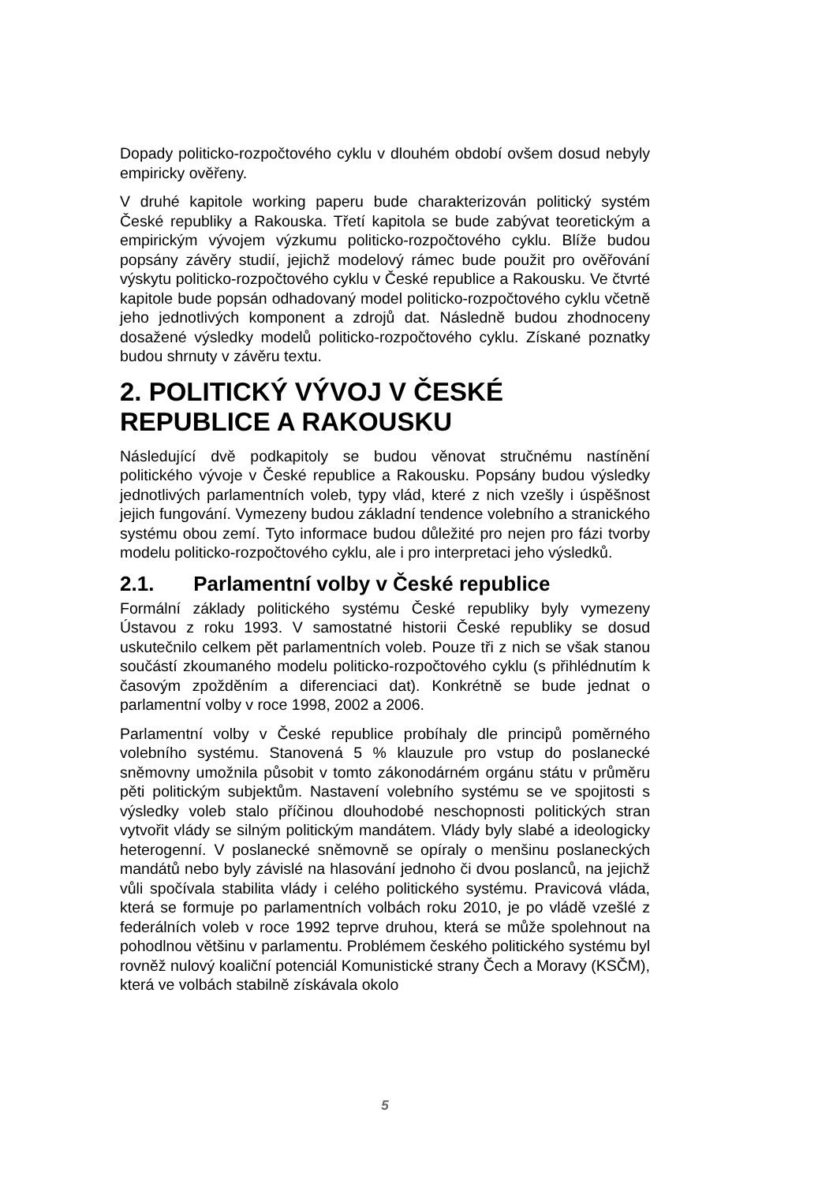Dopady politicko-rozpočtového cyklu v dlouhém období ovšem dosud nebyly empiricky ověřeny.
V druhé kapitole working paperu bude charakterizován politický systém České republiky a Rakouska. Třetí kapitola se bude zabývat teoretickým a empirickým vývojem výzkumu politicko-rozpočtového cyklu. Blíže budou popsány závěry studií, jejichž modelový rámec bude použit pro ověřování výskytu politicko-rozpočtového cyklu v České republice a Rakousku. Ve čtvrté kapitole bude popsán odhadovaný model politicko-rozpočtového cyklu včetně jeho jednotlivých komponent a zdrojů dat. Následně budou zhodnoceny dosažené výsledky modelů politicko-rozpočtového cyklu. Získané poznatky budou shrnuty v závěru textu.
2. POLITICKÝ VÝVOJ V ČESKÉ REPUBLICE A RAKOUSKU
Následující dvě podkapitoly se budou věnovat stručnému nastínění politického vývoje v České republice a Rakousku. Popsány budou výsledky jednotlivých parlamentních voleb, typy vlád, které z nich vzešly i úspěšnost jejich fungování. Vymezeny budou základní tendence volebního a stranického systému obou zemí. Tyto informace budou důležité pro nejen pro fázi tvorby modelu politicko-rozpočtového cyklu, ale i pro interpretaci jeho výsledků.
2.1. Parlamentní volby v České republice
Formální základy politického systému České republiky byly vymezeny Ústavou z roku 1993. V samostatné historii České republiky se dosud uskutečnilo celkem pět parlamentních voleb. Pouze tři z nich se však stanou součástí zkoumaného modelu politicko-rozpočtového cyklu (s přihlédnutím k časovým zpožděním a diferenciaci dat). Konkrétně se bude jednat o parlamentní volby v roce 1998, 2002 a 2006.
Parlamentní volby v České republice probíhaly dle principů poměrného volebního systému. Stanovená 5 % klauzule pro vstup do poslanecké sněmovny umožnila působit v tomto zákonodárném orgánu státu v průměru pěti politickým subjektům. Nastavení volebního systému se ve spojitosti s výsledky voleb stalo příčinou dlouhodobé neschopnosti politických stran vytvořit vlády se silným politickým mandátem. Vlády byly slabé a ideologicky heterogenní. V poslanecké sněmovně se opíraly o menšinu poslaneckých mandátů nebo byly závislé na hlasování jednoho či dvou poslanců, na jejichž vůli spočívala stabilita vlády i celého politického systému. Pravicová vláda, která se formuje po parlamentních volbách roku 2010, je po vládě vzešlé z federálních voleb v roce 1992 teprve druhou, která se může spolehnout na pohodlnou většinu v parlamentu. Problémem českého politického systému byl rovněž nulový koaliční potenciál Komunistické strany Čech a Moravy (KSČM), která ve volbách stabilně získávala okolo
5